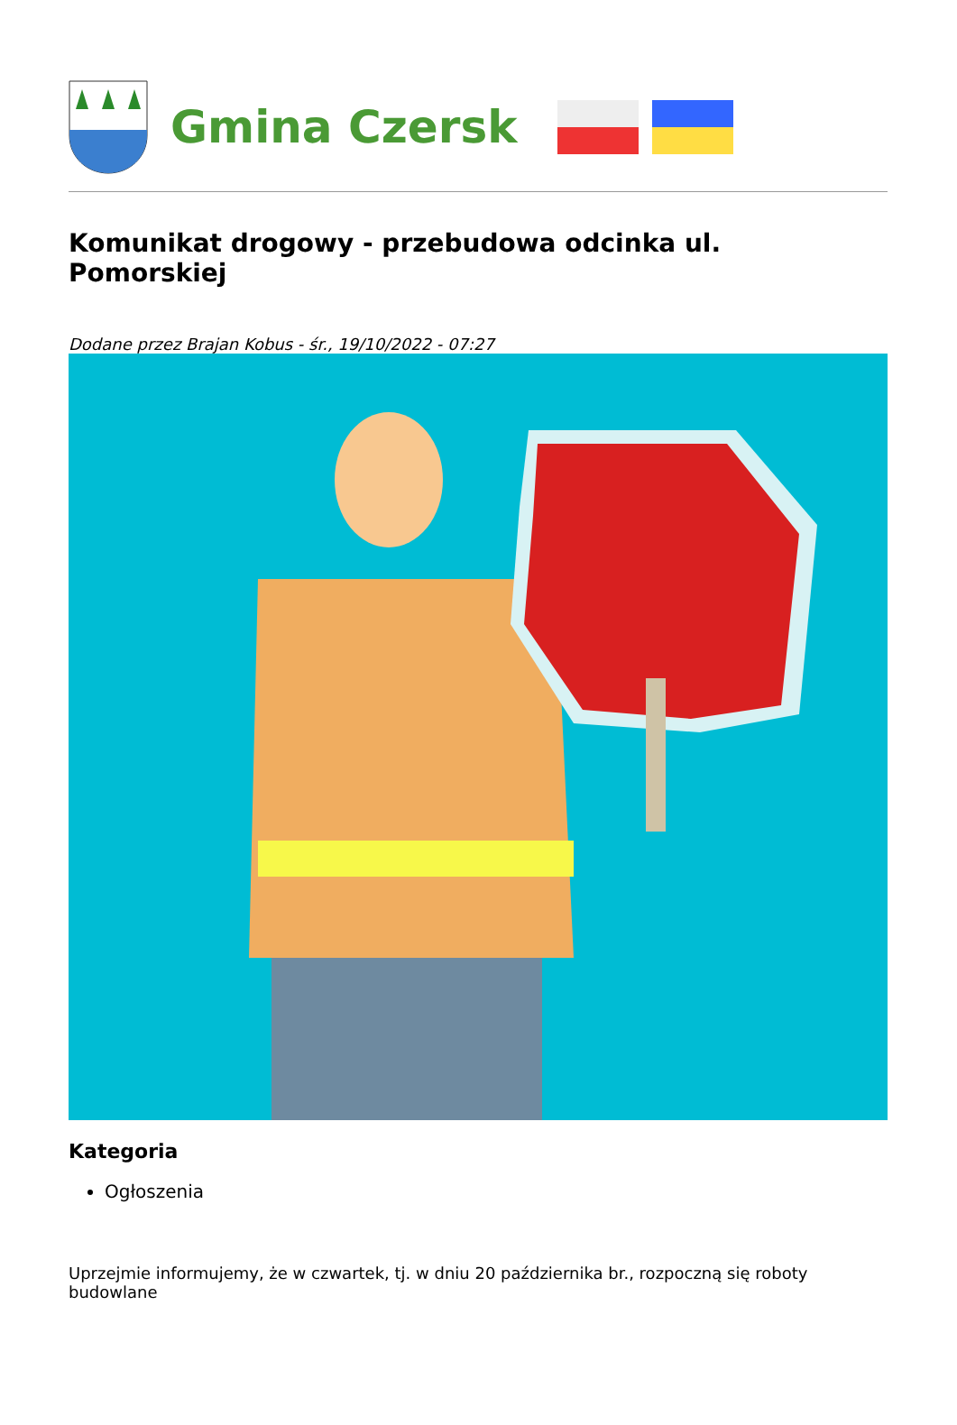Gmina Czersk
Komunikat drogowy - przebudowa odcinka ul. Pomorskiej
Dodane przez Brajan Kobus - śr., 19/10/2022 - 07:27
Kategoria
Ogłoszenia
Uprzejmie informujemy, że w czwartek, tj. w dniu 20 października br., rozpoczną się roboty budowlane